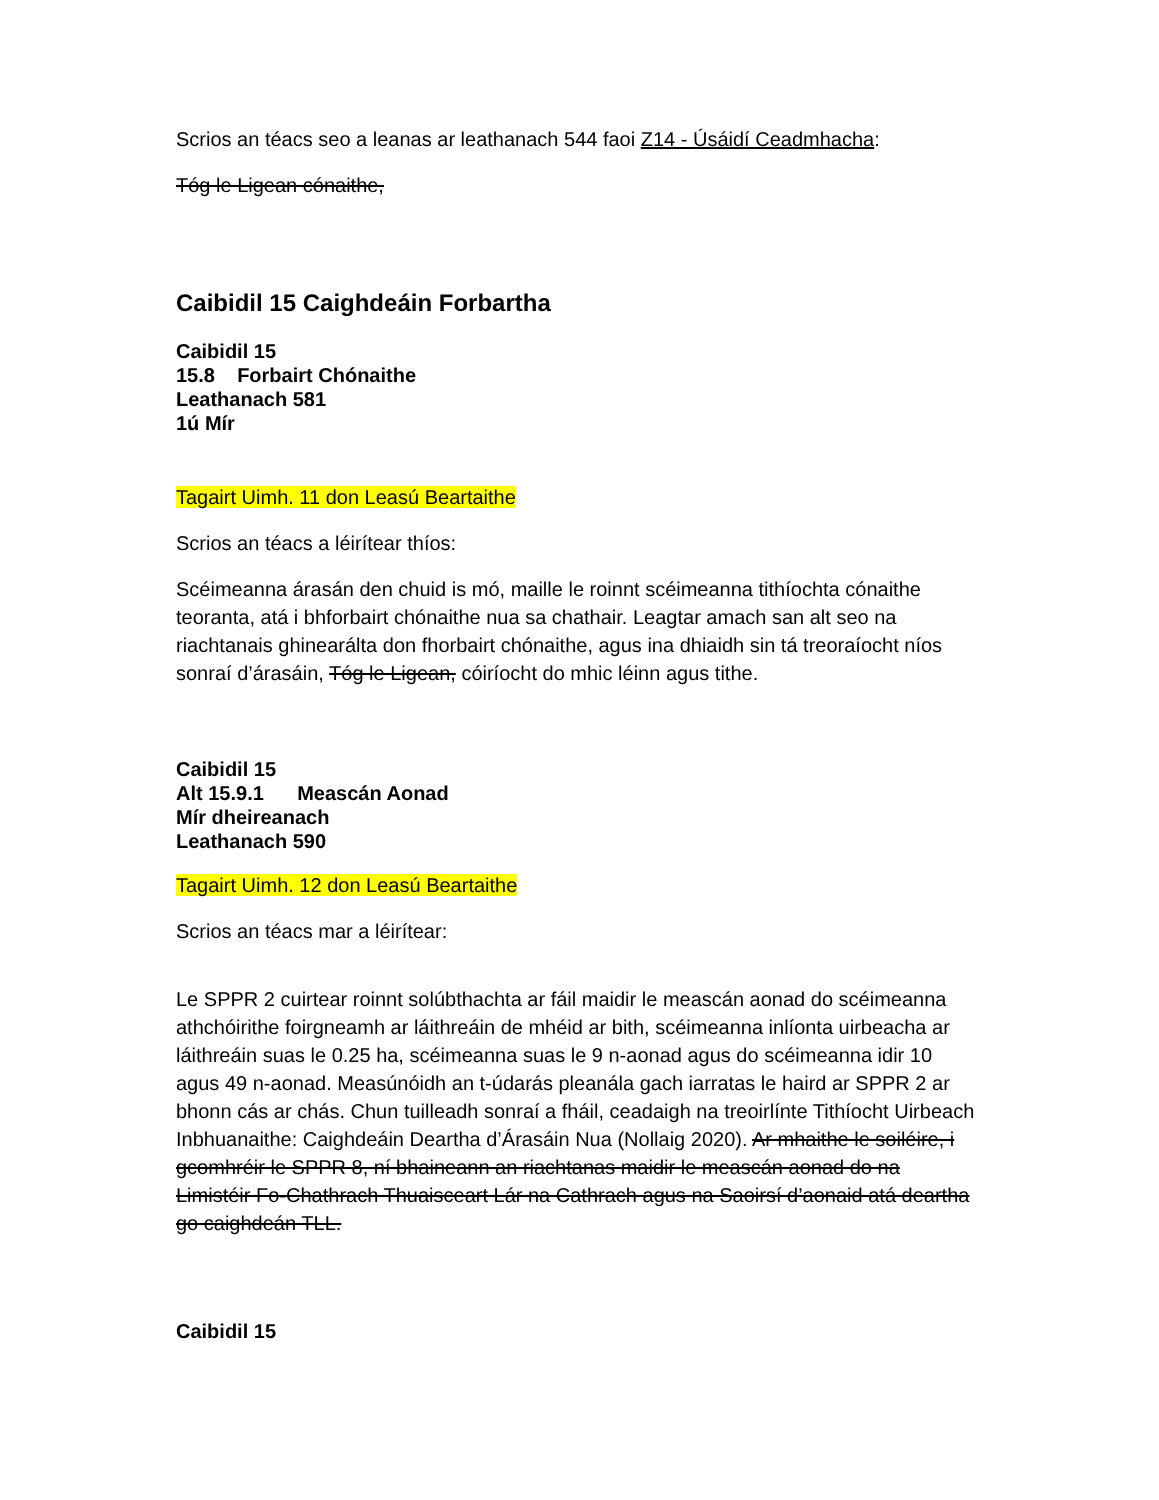Scrios an téacs seo a leanas ar leathanach 544 faoi Z14 - Úsáidí Ceadmhacha:
Tóg le Ligean cónaithe,
Caibidil 15 Caighdeáin Forbartha
Caibidil 15
15.8 Forbairt Chónaithe
Leathanach 581
1ú Mír
Tagairt Uimh. 11 don Leasú Beartaithe
Scrios an téacs a léirítear thíos:
Scéimeanna árasán den chuid is mó, maille le roinnt scéimeanna tithíochta cónaithe teoranta, atá i bhforbairt chónaithe nua sa chathair. Leagtar amach san alt seo na riachtanais ghinearálta don fhorbairt chónaithe, agus ina dhiaidh sin tá treoraíocht níos sonraí d’árasáin, Tóg le Ligean, cóiríocht do mhic léinn agus tithe.
Caibidil 15
Alt 15.9.1 Meascán Aonad
Mír dheireanach
Leathanach 590
Tagairt Uimh. 12 don Leasú Beartaithe
Scrios an téacs mar a léirítear:
Le SPPR 2 cuirtear roinnt solúbthachta ar fáil maidir le meascán aonad do scéimeanna athchóirithe foirgneamh ar láithreáin de mhéid ar bith, scéimeanna inlíonta uirbeacha ar láithreáin suas le 0.25 ha, scéimeanna suas le 9 n-aonad agus do scéimeanna idir 10 agus 49 n-aonad. Measúnóidh an t-údarás pleanála gach iarratas le haird ar SPPR 2 ar bhonn cás ar chás. Chun tuilleadh sonraí a fháil, ceadaigh na treoirlínte Tithíocht Uirbeach Inbhuanaithe: Caighdeáin Deartha d’Árasáin Nua (Nollaig 2020). Ar mhaithe le soiléire, i gcomhréir le SPPR 8, ní bhaineann an riachtanas maidir le meascán aonad do na Limistéir Fo-Chathrach Thuaisceart Lár na Cathrach agus na Saoirsí d’aonaid atá deartha go caighdeán TLL.
Caibidil 15